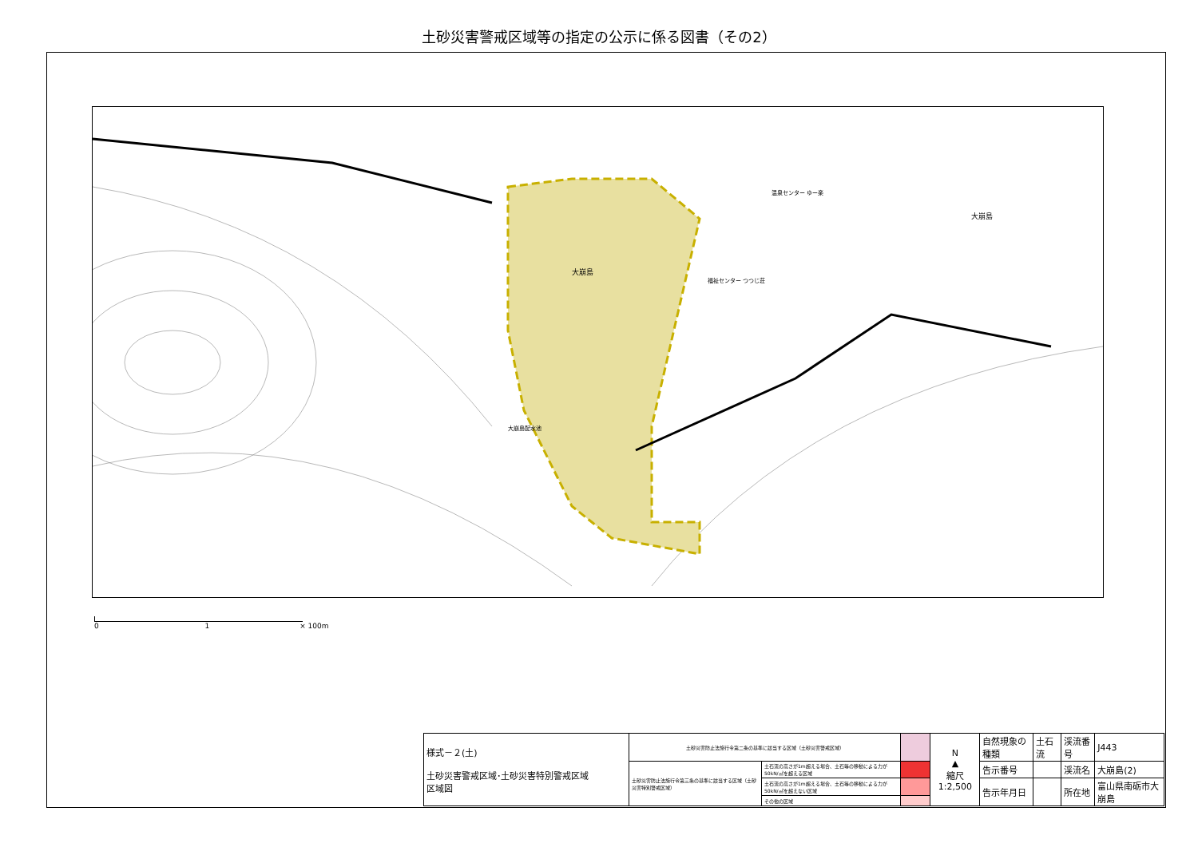土砂災害警戒区域等の指定の公示に係る図書（その2）
大崩島
大崩島
福祉センター つつじ荘
温泉センター ゆー楽
大崩島配水池
0 1 × 100m
| 様式－２(土) 土砂災害警戒区域･土砂災害特別警戒区域 区域図 | 土砂災害防止法施行令第二条の基準に該当する区域（土砂災害警戒区域） | | | N ▲ 縮尺 1:2,500 | 自然現象の種類 | 土石流 | 渓流番号 | J443 |
| | 土砂災害防止法施行令第三条の基準に該当する区域（土砂災害特別警戒区域） | 土石流の高さが1m超える場合、土石等の移動による力が50kN/㎡を超える区域 | | | 告示番号 | | 渓流名 | 大崩島(2) |
| | | 土石流の高さが1m超える場合、土石等の移動による力が50kN/㎡を超えない区域 | | | 告示年月日 | | 所在地 | 富山県南砺市大崩島 |
| | | その他の区域 | | | | | | |